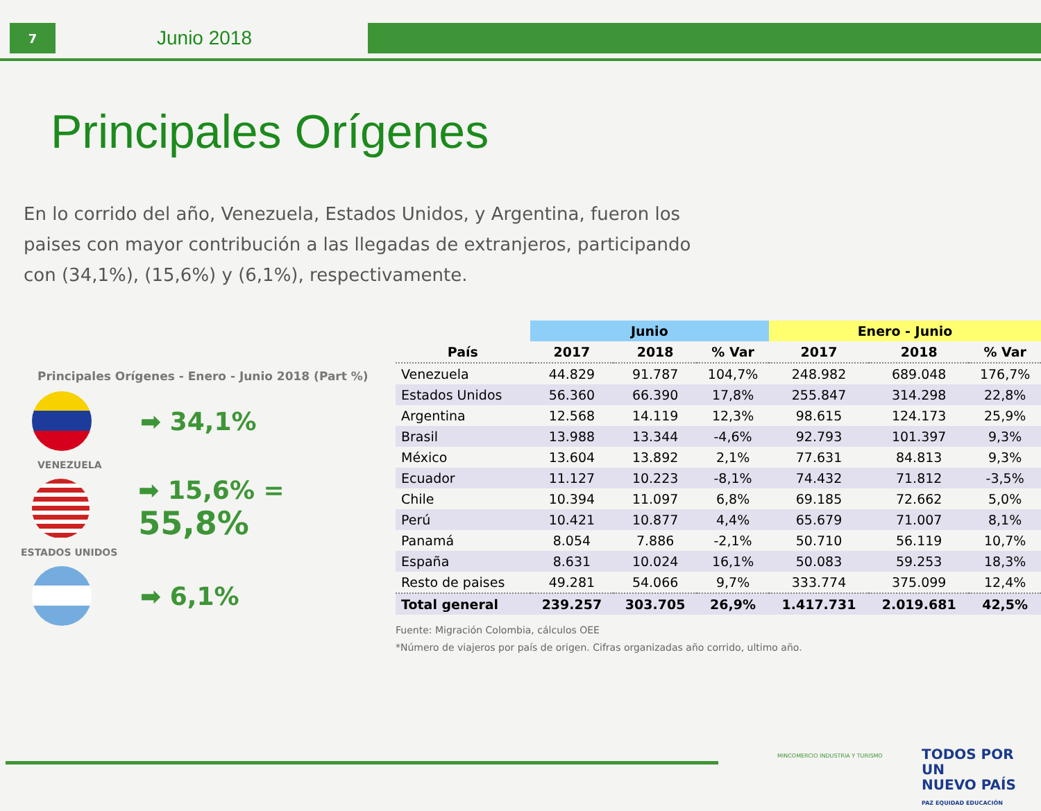7
Junio 2018
Principales Orígenes
En lo corrido del año, Venezuela, Estados Unidos, y Argentina, fueron los paises con mayor contribución a las llegadas de extranjeros, participando con (34,1%), (15,6%) y (6,1%), respectivamente.
Principales Orígenes - Enero - Junio 2018 (Part %)
➡ 34,1%
VENEZUELA
➡ 15,6% = 55,8%
ESTADOS UNIDOS
➡ 6,1%
| | Junio | | | Enero - Junio | | |
| --- | --- | --- | --- | --- | --- | --- |
| País | 2017 | 2018 | % Var | 2017 | 2018 | % Var |
| Venezuela | 44.829 | 91.787 | 104,7% | 248.982 | 689.048 | 176,7% |
| Estados Unidos | 56.360 | 66.390 | 17,8% | 255.847 | 314.298 | 22,8% |
| Argentina | 12.568 | 14.119 | 12,3% | 98.615 | 124.173 | 25,9% |
| Brasil | 13.988 | 13.344 | -4,6% | 92.793 | 101.397 | 9,3% |
| México | 13.604 | 13.892 | 2,1% | 77.631 | 84.813 | 9,3% |
| Ecuador | 11.127 | 10.223 | -8,1% | 74.432 | 71.812 | -3,5% |
| Chile | 10.394 | 11.097 | 6,8% | 69.185 | 72.662 | 5,0% |
| Perú | 10.421 | 10.877 | 4,4% | 65.679 | 71.007 | 8,1% |
| Panamá | 8.054 | 7.886 | -2,1% | 50.710 | 56.119 | 10,7% |
| España | 8.631 | 10.024 | 16,1% | 50.083 | 59.253 | 18,3% |
| Resto de paises | 49.281 | 54.066 | 9,7% | 333.774 | 375.099 | 12,4% |
| Total general | 239.257 | 303.705 | 26,9% | 1.417.731 | 2.019.681 | 42,5% |
Fuente: Migración Colombia, cálculos OEE
*Número de viajeros por país de origen. Cifras organizadas año corrido, ultimo año.
MINCOMERCIO INDUSTRIA Y TURISMO
TODOS POR UN
NUEVO PAÍS
PAZ EQUIDAD EDUCACIÓN